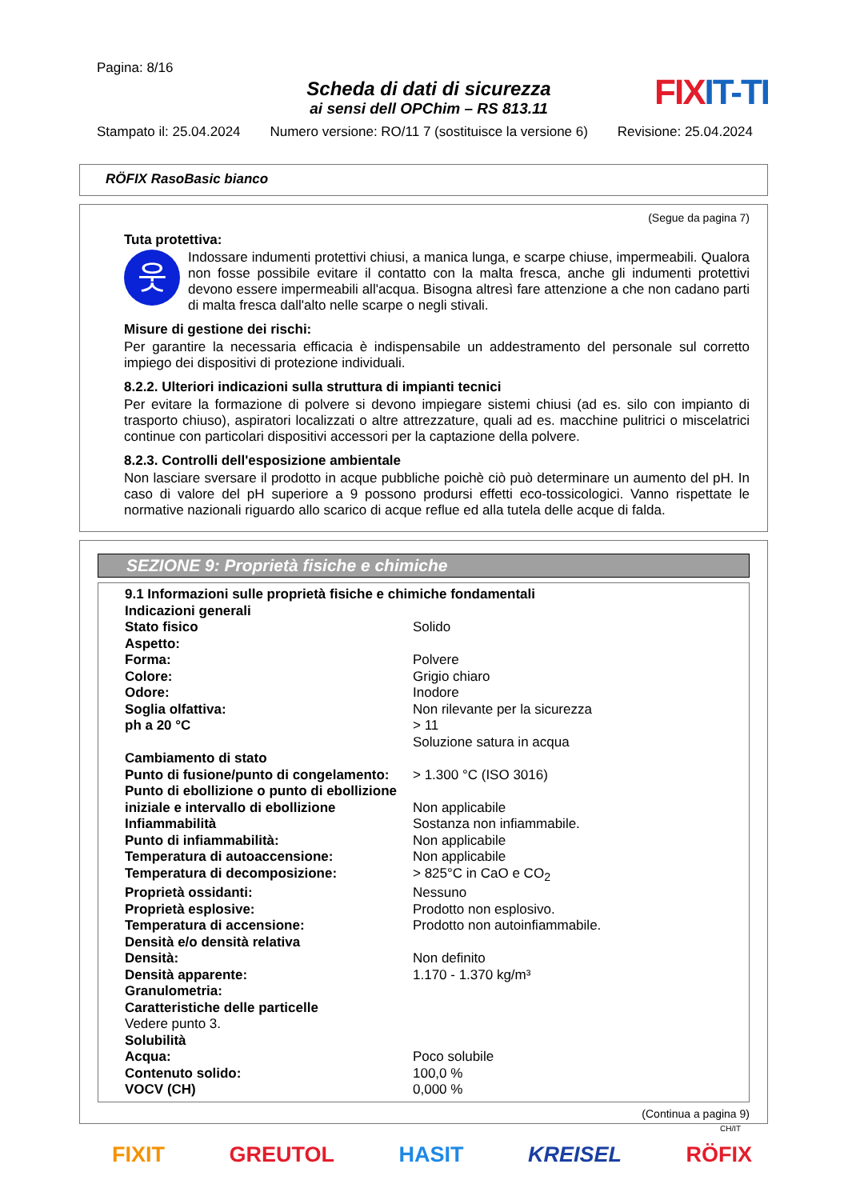Pagina: 8/16
Scheda di dati di sicurezza
ai sensi dell OPChim – RS 813.11
FIXIT-TI
Stampato il: 25.04.2024 Numero versione: RO/11 7 (sostituisce la versione 6) Revisione: 25.04.2024
RÖFIX RasoBasic bianco
(Segue da pagina 7)
Tuta protettiva:
웃
Indossare indumenti protettivi chiusi, a manica lunga, e scarpe chiuse, impermeabili. Qualora non fosse possibile evitare il contatto con la malta fresca, anche gli indumenti protettivi devono essere impermeabili all'acqua. Bisogna altresì fare attenzione a che non cadano parti di malta fresca dall'alto nelle scarpe o negli stivali.
Misure di gestione dei rischi:
Per garantire la necessaria efficacia è indispensabile un addestramento del personale sul corretto impiego dei dispositivi di protezione individuali.
8.2.2. Ulteriori indicazioni sulla struttura di impianti tecnici
Per evitare la formazione di polvere si devono impiegare sistemi chiusi (ad es. silo con impianto di trasporto chiuso), aspiratori localizzati o altre attrezzature, quali ad es. macchine pulitrici o miscelatrici continue con particolari dispositivi accessori per la captazione della polvere.
8.2.3. Controlli dell'esposizione ambientale
Non lasciare sversare il prodotto in acque pubbliche poichè ciò può determinare un aumento del pH. In caso di valore del pH superiore a 9 possono prodursi effetti eco-tossicologici. Vanno rispettate le normative nazionali riguardo allo scarico di acque reflue ed alla tutela delle acque di falda.
SEZIONE 9: Proprietà fisiche e chimiche
| 9.1 Informazioni sulle proprietà fisiche e chimiche fondamentali | |
| Indicazioni generali | |
| Stato fisico | Solido |
| Aspetto: | |
| Forma: | Polvere |
| Colore: | Grigio chiaro |
| Odore: | Inodore |
| Soglia olfattiva: | Non rilevante per la sicurezza |
| ph a 20 °C | > 11 Soluzione satura in acqua |
| Cambiamento di stato | |
| Punto di fusione/punto di congelamento: | > 1.300 °C (ISO 3016) |
| Punto di ebollizione o punto di ebollizione iniziale e intervallo di ebollizione | Non applicabile |
| Infiammabilità | Sostanza non infiammabile. |
| Punto di infiammabilità: | Non applicabile |
| Temperatura di autoaccensione: | Non applicabile |
| Temperatura di decomposizione: | > 825°C in CaO e CO<sub>2</sub> |
| Proprietà ossidanti: | Nessuno |
| Proprietà esplosive: | Prodotto non esplosivo. |
| Temperatura di accensione: | Prodotto non autoinfiammabile. |
| Densità e/o densità relativa | |
| Densità: | Non definito |
| Densità apparente: | 1.170 - 1.370 kg/m³ |
| Granulometria: | |
| Caratteristiche delle particelle | |
| Vedere punto 3. | |
| Solubilità | |
| Acqua: | Poco solubile |
| Contenuto solido: | 100,0 % |
| VOCV (CH) | 0,000 % |
(Continua a pagina 9)
CH/IT
FIXIT GREUTOL HASIT KREISEL RÖFIX